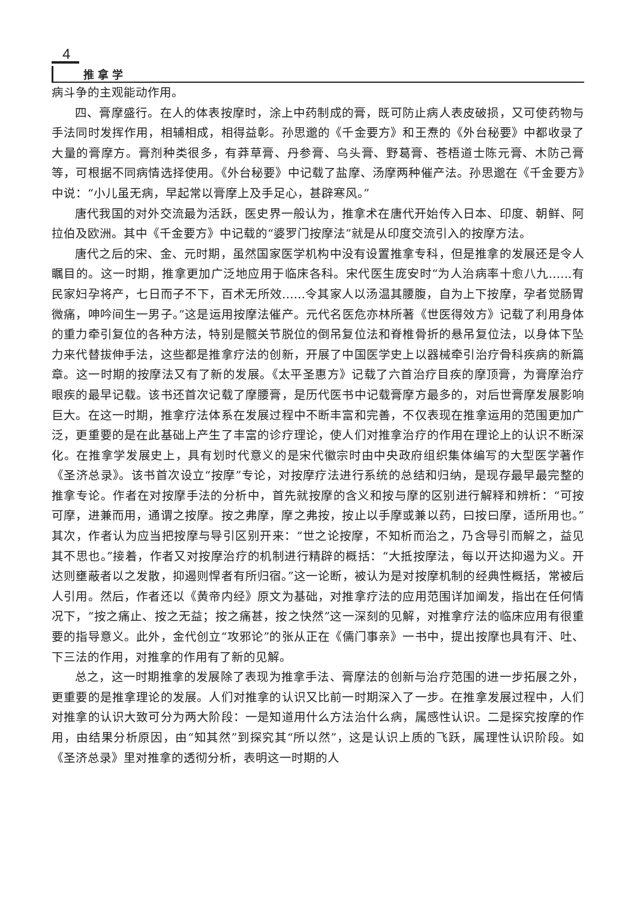4
推拿学
病斗争的主观能动作用。
四、膏摩盛行。在人的体表按摩时，涂上中药制成的膏，既可防止病人表皮破损，又可使药物与手法同时发挥作用，相辅相成，相得益彰。孙思邈的《千金要方》和王焘的《外台秘要》中都收录了大量的膏摩方。膏剂种类很多，有莽草膏、丹参膏、乌头膏、野葛膏、苍梧道士陈元膏、木防己膏等，可根据不同病情选择使用。《外台秘要》中记载了盐摩、汤摩两种催产法。孙思邈在《千金要方》中说：“小儿虽无病，早起常以膏摩上及手足心，甚辟寒风。”
唐代我国的对外交流最为活跃，医史界一般认为，推拿术在唐代开始传入日本、印度、朝鲜、阿拉伯及欧洲。其中《千金要方》中记载的“婆罗门按摩法”就是从印度交流引入的按摩方法。
唐代之后的宋、金、元时期，虽然国家医学机构中没有设置推拿专科，但是推拿的发展还是令人瞩目的。这一时期，推拿更加广泛地应用于临床各科。宋代医生庞安时“为人治病率十愈八九……有民家妇孕将产，七日而子不下，百术无所效……令其家人以汤温其腰腹，自为上下按摩，孕者觉肠胃微痛，呻吟间生一男子。”这是运用按摩法催产。元代名医危亦林所著《世医得效方》记载了利用身体的重力牵引复位的各种方法，特别是髋关节脱位的倒吊复位法和脊椎骨折的悬吊复位法，以身体下坠力来代替拔伸手法，这些都是推拿疗法的创新，开展了中国医学史上以器械牵引治疗骨科疾病的新篇章。这一时期的按摩法又有了新的发展。《太平圣惠方》记载了六首治疗目疾的摩顶膏，为膏摩治疗眼疾的最早记载。该书还首次记载了摩腰膏，是历代医书中记载膏摩方最多的，对后世膏摩发展影响巨大。在这一时期，推拿疗法体系在发展过程中不断丰富和完善，不仅表现在推拿运用的范围更加广泛，更重要的是在此基础上产生了丰富的诊疗理论，使人们对推拿治疗的作用在理论上的认识不断深化。在推拿学发展史上，具有划时代意义的是宋代徽宗时由中央政府组织集体编写的大型医学著作《圣济总录》。该书首次设立“按摩”专论，对按摩疗法进行系统的总结和归纳，是现存最早最完整的推拿专论。作者在对按摩手法的分析中，首先就按摩的含义和按与摩的区别进行解释和辨析：“可按可摩，进兼而用，通谓之按摩。按之弗摩，摩之弗按，按止以手摩或兼以药，曰按曰摩，适所用也。”其次，作者认为应当把按摩与导引区别开来：“世之论按摩，不知析而治之，乃含导引而解之，益见其不思也。”接着，作者又对按摩治疗的机制进行精辟的概括：“大抵按摩法，每以开达抑遏为义。开达则壅蔽者以之发散，抑遏则悍者有所归宿。”这一论断，被认为是对按摩机制的经典性概括，常被后人引用。然后，作者还以《黄帝内经》原文为基础，对推拿疗法的应用范围详加阐发，指出在任何情况下，“按之痛止、按之无益；按之痛甚，按之快然”这一深刻的见解，对推拿疗法的临床应用有很重要的指导意义。此外，金代创立“攻邪论”的张从正在《儒门事亲》一书中，提出按摩也具有汗、吐、下三法的作用，对推拿的作用有了新的见解。
总之，这一时期推拿的发展除了表现为推拿手法、膏摩法的创新与治疗范围的进一步拓展之外，更重要的是推拿理论的发展。人们对推拿的认识又比前一时期深入了一步。在推拿发展过程中，人们对推拿的认识大致可分为两大阶段：一是知道用什么方法治什么病，属感性认识。二是探究按摩的作用，由结果分析原因，由“知其然”到探究其“所以然”，这是认识上质的飞跃，属理性认识阶段。如《圣济总录》里对推拿的透彻分析，表明这一时期的人